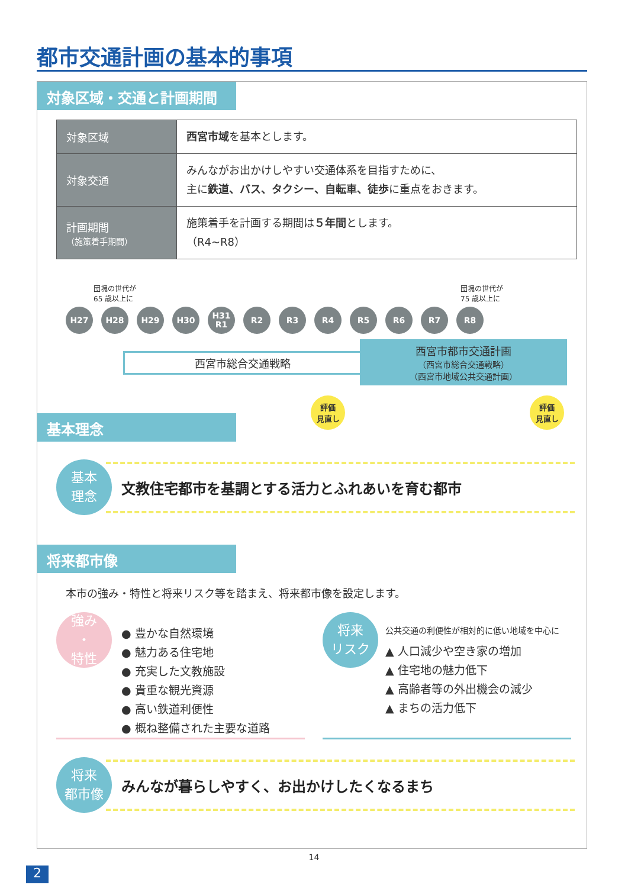都市交通計画の基本的事項
対象区域・交通と計画期間
| 対象区域 | 西宮市域 を基本とします。 |
| 対象交通 | みんながお出かけしやすい交通体系を目指すために、 主に 鉄道、バス、タクシー、自転車、徒歩 に重点をおきます。 |
| 計画期間 （施策着手期間） | 施策着手を計画する期間は ５年間 とします。 （R4~R8） |
団塊の世代が
65 歳以上に
団塊の世代が
75 歳以上に
H27 H28 H29 H30 H31
R1
R2 R3 R4 R5 R6 R7 R8
西宮市総合交通戦略
西宮市都市交通計画
（西宮市総合交通戦略）
（西宮市地域公共交通計画）
評価
見直し
評価
見直し
基本理念
基本
理念
文教住宅都市を基調とする活力とふれあいを育む都市
将来都市像
本市の強み・特性と将来リスク等を踏まえ、将来都市像を設定します。
強み
・
特性
● 豊かな自然環境
● 魅力ある住宅地
● 充実した文教施設
● 貴重な観光資源
● 高い鉄道利便性
● 概ね整備された主要な道路
将来
リスク
公共交通の利便性が相対的に低い地域を中心に
▲ 人口減少や空き家の増加
▲ 住宅地の魅力低下
▲ 高齢者等の外出機会の減少
▲ まちの活力低下
将来
都市像
みんなが暮らしやすく、お出かけしたくなるまち
14
2